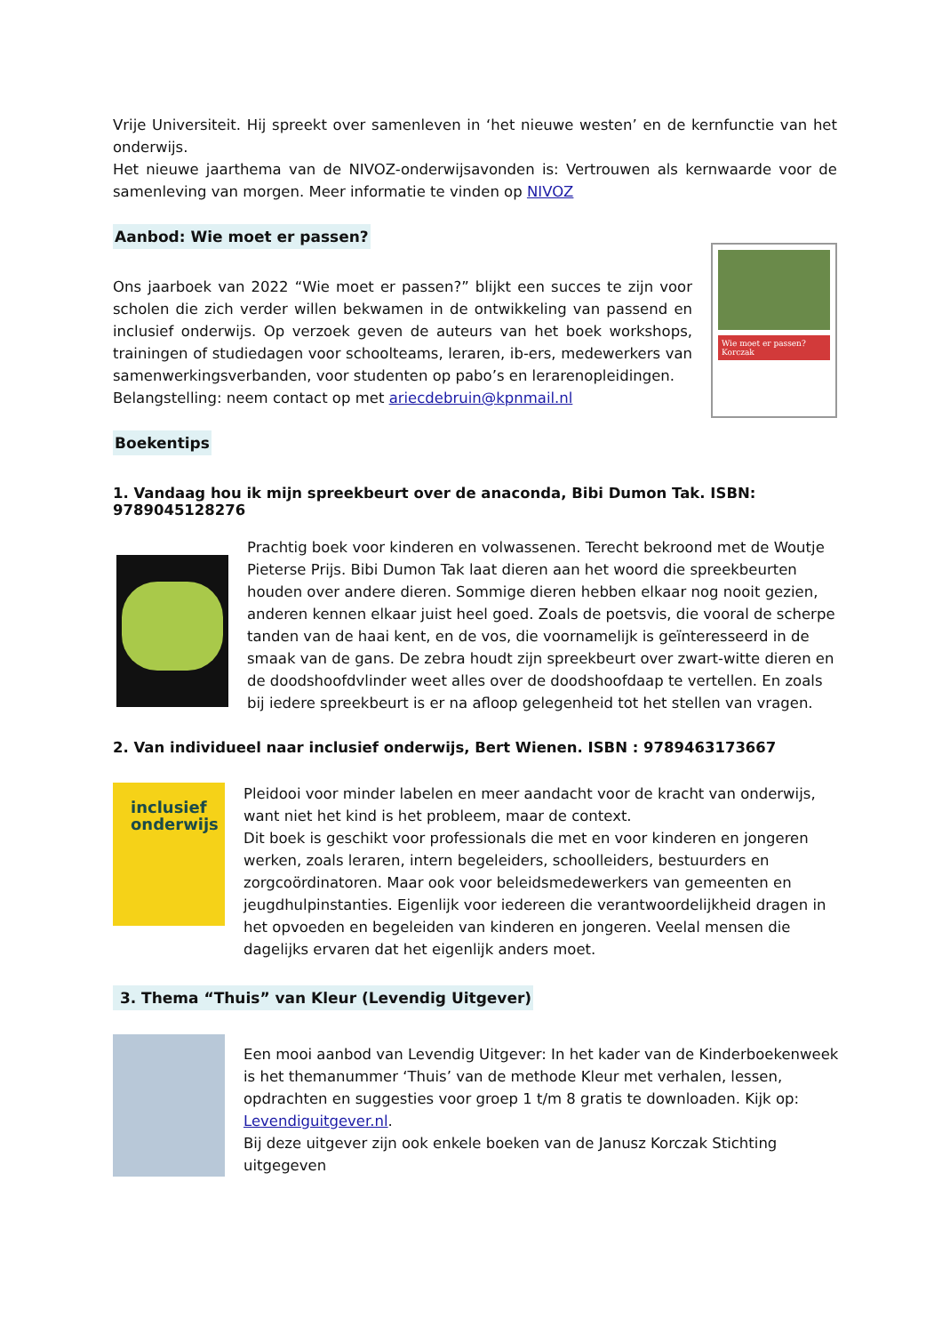Vrije Universiteit. Hij spreekt over samenleven in ‘het nieuwe westen’ en de kernfunctie van het onderwijs.
Het nieuwe jaarthema van de NIVOZ-onderwijsavonden is: Vertrouwen als kernwaarde voor de samenleving van morgen. Meer informatie te vinden op NIVOZ
Aanbod: Wie moet er passen?
Ons jaarboek van 2022 “Wie moet er passen?” blijkt een succes te zijn voor scholen die zich verder willen bekwamen in de ontwikkeling van passend en inclusief onderwijs. Op verzoek geven de auteurs van het boek workshops, trainingen of studiedagen voor schoolteams, leraren, ib-ers, medewerkers van samenwerkingsverbanden, voor studenten op pabo’s en lerarenopleidingen.
Belangstelling: neem contact op met ariecdebruin@kpnmail.nl
Wie moet er passen? Korczak
Boekentips
1. Vandaag hou ik mijn spreekbeurt over de anaconda, Bibi Dumon Tak. ISBN: 9789045128276
Prachtig boek voor kinderen en volwassenen. Terecht bekroond met de Woutje Pieterse Prijs. Bibi Dumon Tak laat dieren aan het woord die spreekbeurten houden over andere dieren. Sommige dieren hebben elkaar nog nooit gezien, anderen kennen elkaar juist heel goed. Zoals de poetsvis, die vooral de scherpe tanden van de haai kent, en de vos, die voornamelijk is geïnteresseerd in de smaak van de gans. De zebra houdt zijn spreekbeurt over zwart-witte dieren en de doodshoofdvlinder weet alles over de doodshoofdaap te vertellen. En zoals bij iedere spreekbeurt is er na afloop gelegenheid tot het stellen van vragen.
2. Van individueel naar inclusief onderwijs, Bert Wienen. ISBN : 9789463173667
inclusief onderwijs
Pleidooi voor minder labelen en meer aandacht voor de kracht van onderwijs, want niet het kind is het probleem, maar de context.
Dit boek is geschikt voor professionals die met en voor kinderen en jongeren werken, zoals leraren, intern begeleiders, schoolleiders, bestuurders en zorgcoördinatoren. Maar ook voor beleidsmedewerkers van gemeenten en jeugdhulpinstanties. Eigenlijk voor iedereen die verantwoordelijkheid dragen in het opvoeden en begeleiden van kinderen en jongeren. Veelal mensen die dagelijks ervaren dat het eigenlijk anders moet.
3. Thema “Thuis” van Kleur (Levendig Uitgever)
Een mooi aanbod van Levendig Uitgever: In het kader van de Kinderboekenweek is het themanummer ‘Thuis’ van de methode Kleur met verhalen, lessen, opdrachten en suggesties voor groep 1 t/m 8 gratis te downloaden. Kijk op: Levendiguitgever.nl.
Bij deze uitgever zijn ook enkele boeken van de Janusz Korczak Stichting uitgegeven